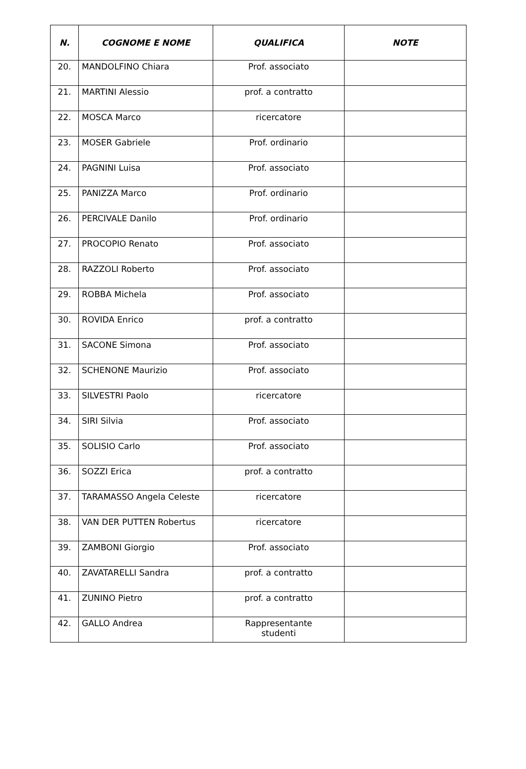| N. | COGNOME E NOME | QUALIFICA | NOTE |
| --- | --- | --- | --- |
| 20. | MANDOLFINO Chiara | Prof. associato | |
| 21. | MARTINI Alessio | prof. a contratto | |
| 22. | MOSCA Marco | ricercatore | |
| 23. | MOSER Gabriele | Prof. ordinario | |
| 24. | PAGNINI Luisa | Prof. associato | |
| 25. | PANIZZA Marco | Prof. ordinario | |
| 26. | PERCIVALE Danilo | Prof. ordinario | |
| 27. | PROCOPIO Renato | Prof. associato | |
| 28. | RAZZOLI Roberto | Prof. associato | |
| 29. | ROBBA Michela | Prof. associato | |
| 30. | ROVIDA Enrico | prof. a contratto | |
| 31. | SACONE Simona | Prof. associato | |
| 32. | SCHENONE Maurizio | Prof. associato | |
| 33. | SILVESTRI Paolo | ricercatore | |
| 34. | SIRI Silvia | Prof. associato | |
| 35. | SOLISIO Carlo | Prof. associato | |
| 36. | SOZZI Erica | prof. a contratto | |
| 37. | TARAMASSO Angela Celeste | ricercatore | |
| 38. | VAN DER PUTTEN Robertus | ricercatore | |
| 39. | ZAMBONI Giorgio | Prof. associato | |
| 40. | ZAVATARELLI Sandra | prof. a contratto | |
| 41. | ZUNINO Pietro | prof. a contratto | |
| 42. | GALLO Andrea | Rappresentante studenti | |